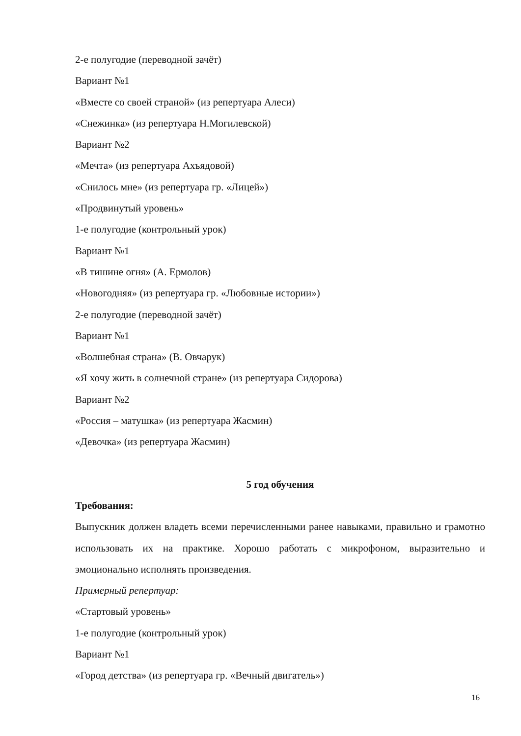2-е полугодие (переводной зачёт)
Вариант №1
«Вместе со своей страной» (из репертуара Алеси)
«Снежинка» (из репертуара Н.Могилевской)
Вариант №2
«Мечта» (из репертуара Ахъядовой)
«Снилось мне» (из репертуара гр. «Лицей»)
«Продвинутый уровень»
1-е полугодие (контрольный урок)
Вариант №1
«В тишине огня» (А. Ермолов)
«Новогодняя» (из репертуара гр. «Любовные истории»)
2-е полугодие (переводной зачёт)
Вариант №1
«Волшебная страна» (В. Овчарук)
«Я хочу жить в солнечной стране» (из репертуара Сидорова)
Вариант №2
«Россия – матушка» (из репертуара Жасмин)
«Девочка» (из репертуара Жасмин)
5 год обучения
Требования:
Выпускник должен владеть всеми перечисленными ранее навыками, правильно и грамотно использовать их на практике. Хорошо работать с микрофоном, выразительно и эмоционально исполнять произведения.
Примерный репертуар:
«Стартовый уровень»
1-е полугодие (контрольный урок)
Вариант №1
«Город детства» (из репертуара гр. «Вечный двигатель»)
16